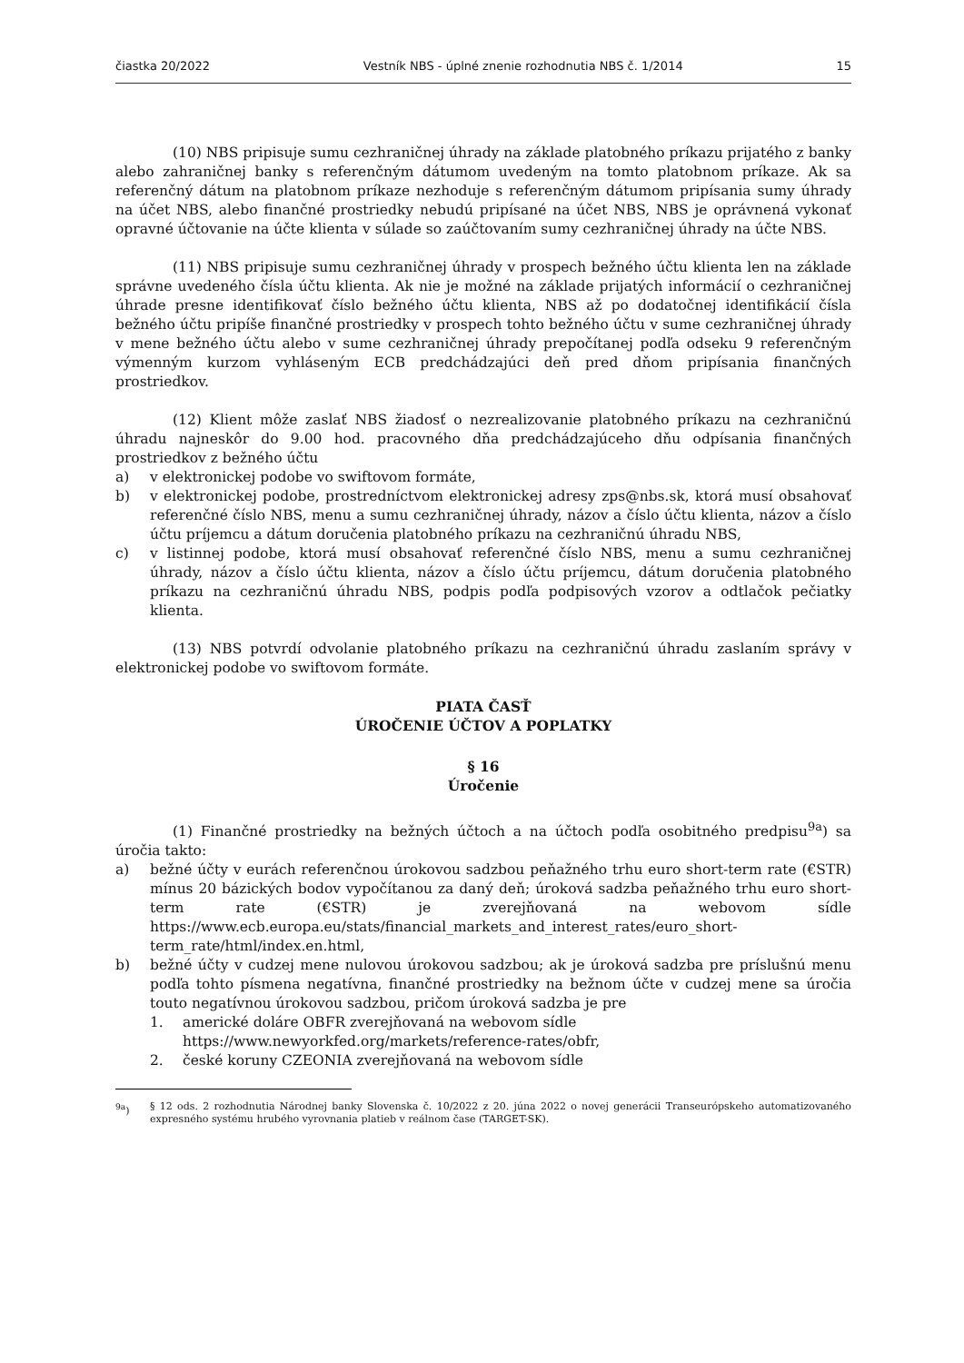čiastka 20/2022 Vestník NBS - úplné znenie rozhodnutia NBS č. 1/2014 15
(10) NBS pripisuje sumu cezhraničnej úhrady na základe platobného príkazu prijatého z banky alebo zahraničnej banky s referenčným dátumom uvedeným na tomto platobnom príkaze. Ak sa referenčný dátum na platobnom príkaze nezhoduje s referenčným dátumom pripísania sumy úhrady na účet NBS, alebo finančné prostriedky nebudú pripísané na účet NBS, NBS je oprávnená vykonať opravné účtovanie na účte klienta v súlade so zaúčtovaním sumy cezhraničnej úhrady na účte NBS.
(11) NBS pripisuje sumu cezhraničnej úhrady v prospech bežného účtu klienta len na základe správne uvedeného čísla účtu klienta. Ak nie je možné na základe prijatých informácií o cezhraničnej úhrade presne identifikovať číslo bežného účtu klienta, NBS až po dodatočnej identifikácií čísla bežného účtu pripíše finančné prostriedky v prospech tohto bežného účtu v sume cezhraničnej úhrady v mene bežného účtu alebo v sume cezhraničnej úhrady prepočítanej podľa odseku 9 referenčným výmenným kurzom vyhláseným ECB predchádzajúci deň pred dňom pripísania finančných prostriedkov.
(12) Klient môže zaslať NBS žiadosť o nezrealizovanie platobného príkazu na cezhraničnú úhradu najneskôr do 9.00 hod. pracovného dňa predchádzajúceho dňu odpísania finančných prostriedkov z bežného účtu
a) v elektronickej podobe vo swiftovom formáte,
b) v elektronickej podobe, prostredníctvom elektronickej adresy zps@nbs.sk, ktorá musí obsahovať referenčné číslo NBS, menu a sumu cezhraničnej úhrady, názov a číslo účtu klienta, názov a číslo účtu príjemcu a dátum doručenia platobného príkazu na cezhraničnú úhradu NBS,
c) v listinnej podobe, ktorá musí obsahovať referenčné číslo NBS, menu a sumu cezhraničnej úhrady, názov a číslo účtu klienta, názov a číslo účtu príjemcu, dátum doručenia platobného príkazu na cezhraničnú úhradu NBS, podpis podľa podpisových vzorov a odtlačok pečiatky klienta.
(13) NBS potvrdí odvolanie platobného príkazu na cezhraničnú úhradu zaslaním správy v elektronickej podobe vo swiftovom formáte.
PIATA ČASŤ
ÚROČENIE ÚČTOV A POPLATKY
§ 16
Úročenie
(1) Finančné prostriedky na bežných účtoch a na účtoch podľa osobitného predpisu<sup>9a</sup>) sa úročia takto:
a) bežné účty v eurách referenčnou úrokovou sadzbou peňažného trhu euro short-term rate (€STR) mínus 20 bázických bodov vypočítanou za daný deň; úroková sadzba peňažného trhu euro short-term rate (€STR) je zverejňovaná na webovom sídle https://www.ecb.europa.eu/stats/financial_markets_and_interest_rates/euro_short-term_rate/html/index.en.html,
b) bežné účty v cudzej mene nulovou úrokovou sadzbou; ak je úroková sadzba pre príslušnú menu podľa tohto písmena negatívna, finančné prostriedky na bežnom účte v cudzej mene sa úročia touto negatívnou úrokovou sadzbou, pričom úroková sadzba je pre
1. americké doláre OBFR zverejňovaná na webovom sídle
https://www.newyorkfed.org/markets/reference-rates/obfr,
2. české koruny CZEONIA zverejňovaná na webovom sídle
<sup>9a</sup>) § 12 ods. 2 rozhodnutia Národnej banky Slovenska č. 10/2022 z 20. júna 2022 o novej generácii Transeurópskeho automatizovaného expresného systému hrubého vyrovnania platieb v reálnom čase (TARGET-SK).